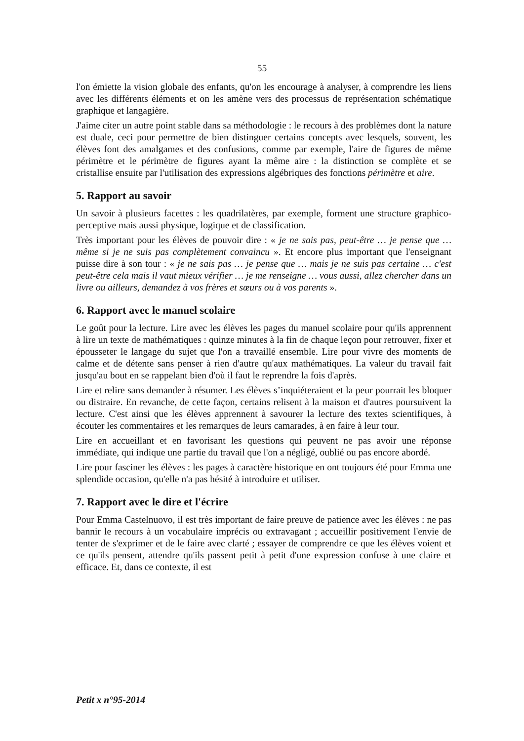55
l'on émiette la vision globale des enfants, qu'on les encourage à analyser, à comprendre les liens avec les différents éléments et on les amène vers des processus de représentation schématique graphique et langagière.
J'aime citer un autre point stable dans sa méthodologie : le recours à des problèmes dont la nature est duale, ceci pour permettre de bien distinguer certains concepts avec lesquels, souvent, les élèves font des amalgames et des confusions, comme par exemple, l'aire de figures de même périmètre et le périmètre de figures ayant la même aire : la distinction se complète et se cristallise ensuite par l'utilisation des expressions algébriques des fonctions périmètre et aire.
5. Rapport au savoir
Un savoir à plusieurs facettes : les quadrilatères, par exemple, forment une structure graphico-perceptive mais aussi physique, logique et de classification.
Très important pour les élèves de pouvoir dire : « je ne sais pas, peut-être … je pense que … même si je ne suis pas complètement convaincu ». Et encore plus important que l'enseignant puisse dire à son tour : « je ne sais pas … je pense que … mais je ne suis pas certaine … c'est peut-être cela mais il vaut mieux vérifier … je me renseigne … vous aussi, allez chercher dans un livre ou ailleurs, demandez à vos frères et sœurs ou à vos parents ».
6. Rapport avec le manuel scolaire
Le goût pour la lecture. Lire avec les élèves les pages du manuel scolaire pour qu'ils apprennent à lire un texte de mathématiques : quinze minutes à la fin de chaque leçon pour retrouver, fixer et épousseter le langage du sujet que l'on a travaillé ensemble. Lire pour vivre des moments de calme et de détente sans penser à rien d'autre qu'aux mathématiques. La valeur du travail fait jusqu'au bout en se rappelant bien d'où il faut le reprendre la fois d'après.
Lire et relire sans demander à résumer. Les élèves s’inquiéteraient et la peur pourrait les bloquer ou distraire. En revanche, de cette façon, certains relisent à la maison et d'autres poursuivent la lecture. C'est ainsi que les élèves apprennent à savourer la lecture des textes scientifiques, à écouter les commentaires et les remarques de leurs camarades, à en faire à leur tour.
Lire en accueillant et en favorisant les questions qui peuvent ne pas avoir une réponse immédiate, qui indique une partie du travail que l'on a négligé, oublié ou pas encore abordé.
Lire pour fasciner les élèves : les pages à caractère historique en ont toujours été pour Emma une splendide occasion, qu'elle n'a pas hésité à introduire et utiliser.
7. Rapport avec le dire et l'écrire
Pour Emma Castelnuovo, il est très important de faire preuve de patience avec les élèves : ne pas bannir le recours à un vocabulaire imprécis ou extravagant ; accueillir positivement l'envie de tenter de s'exprimer et de le faire avec clarté ; essayer de comprendre ce que les élèves voient et ce qu'ils pensent, attendre qu'ils passent petit à petit d'une expression confuse à une claire et efficace. Et, dans ce contexte, il est
Petit x n°95-2014